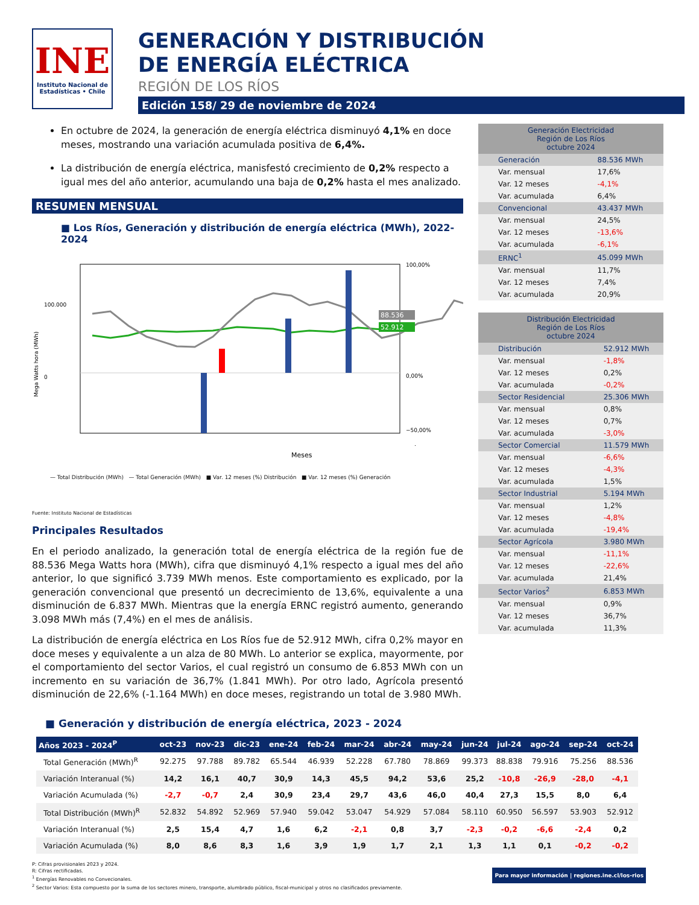INE
Instituto Nacional de Estadísticas • Chile
GENERACIÓN Y DISTRIBUCIÓN
DE ENERGÍA ELÉCTRICA
REGIÓN DE LOS RÍOS
Edición 158/ 29 de noviembre de 2024
En octubre de 2024, la generación de energía eléctrica disminuyó 4,1% en doce meses, mostrando una variación acumulada positiva de 6,4%.
La distribución de energía eléctrica, manisfestó crecimiento de 0,2% respecto a igual mes del año anterior, acumulando una baja de 0,2% hasta el mes analizado.
RESUMEN MENSUAL
■ Los Ríos, Generación y distribución de energía eléctrica (MWh), 2022-2024
Mega Watts hora (MWh)
100.000
0
100,00%
0,00%
−50,00%
88.536
52.912
Meses
— Total Distribución (MWh) — Total Generación (MWh) ■ Var. 12 meses (%) Distribución ■ Var. 12 meses (%) Generación
Fuente: Instituto Nacional de Estadísticas
Principales Resultados
En el periodo analizado, la generación total de energía eléctrica de la región fue de 88.536 Mega Watts hora (MWh), cifra que disminuyó 4,1% respecto a igual mes del año anterior, lo que significó 3.739 MWh menos. Este comportamiento es explicado, por la generación convencional que presentó un decrecimiento de 13,6%, equivalente a una disminución de 6.837 MWh. Mientras que la energía ERNC registró aumento, generando 3.098 MWh más (7,4%) en el mes de análisis.
La distribución de energía eléctrica en Los Ríos fue de 52.912 MWh, cifra 0,2% mayor en doce meses y equivalente a un alza de 80 MWh. Lo anterior se explica, mayormente, por el comportamiento del sector Varios, el cual registró un consumo de 6.853 MWh con un incremento en su variación de 36,7% (1.841 MWh). Por otro lado, Agrícola presentó disminución de 22,6% (-1.164 MWh) en doce meses, registrando un total de 3.980 MWh.
| Generación Electricidad Región de Los Ríos octubre 2024 | |
| Generación | 88.536 MWh |
| Var. mensual | 17,6% |
| Var. 12 meses | -4,1% |
| Var. acumulada | 6,4% |
| Convencional | 43.437 MWh |
| Var. mensual | 24,5% |
| Var. 12 meses | -13,6% |
| Var. acumulada | -6,1% |
| ERNC<sup>1</sup> | 45.099 MWh |
| Var. mensual | 11,7% |
| Var. 12 meses | 7,4% |
| Var. acumulada | 20,9% |
| Distribución Electricidad Región de Los Ríos octubre 2024 | |
| Distribución | 52.912 MWh |
| Var. mensual | -1,8% |
| Var. 12 meses | 0,2% |
| Var. acumulada | -0,2% |
| Sector Residencial | 25.306 MWh |
| Var. mensual | 0,8% |
| Var. 12 meses | 0,7% |
| Var. acumulada | -3,0% |
| Sector Comercial | 11.579 MWh |
| Var. mensual | -6,6% |
| Var. 12 meses | -4,3% |
| Var. acumulada | 1,5% |
| Sector Industrial | 5.194 MWh |
| Var. mensual | 1,2% |
| Var. 12 meses | -4,8% |
| Var. acumulada | -19,4% |
| Sector Agrícola | 3.980 MWh |
| Var. mensual | -11,1% |
| Var. 12 meses | -22,6% |
| Var. acumulada | 21,4% |
| Sector Varios<sup>2</sup> | 6.853 MWh |
| Var. mensual | 0,9% |
| Var. 12 meses | 36,7% |
| Var. acumulada | 11,3% |
■ Generación y distribución de energía eléctrica, 2023 - 2024
| Años 2023 - 2024<sup>P</sup> | oct-23 | nov-23 | dic-23 | ene-24 | feb-24 | mar-24 | abr-24 | may-24 | jun-24 | jul-24 | ago-24 | sep-24 | oct-24 |
| --- | --- | --- | --- | --- | --- | --- | --- | --- | --- | --- | --- | --- | --- |
| Total Generación (MWh)<sup>R</sup> | 92.275 | 97.788 | 89.782 | 65.544 | 46.939 | 52.228 | 67.780 | 78.869 | 99.373 | 88.838 | 79.916 | 75.256 | 88.536 |
| Variación Interanual (%) | 14,2 | 16,1 | 40,7 | 30,9 | 14,3 | 45,5 | 94,2 | 53,6 | 25,2 | -10,8 | -26,9 | -28,0 | -4,1 |
| Variación Acumulada (%) | -2,7 | -0,7 | 2,4 | 30,9 | 23,4 | 29,7 | 43,6 | 46,0 | 40,4 | 27,3 | 15,5 | 8,0 | 6,4 |
| Total Distribución (MWh)<sup>R</sup> | 52.832 | 54.892 | 52.969 | 57.940 | 59.042 | 53.047 | 54.929 | 57.084 | 58.110 | 60.950 | 56.597 | 53.903 | 52.912 |
| Variación Interanual (%) | 2,5 | 15,4 | 4,7 | 1,6 | 6,2 | -2,1 | 0,8 | 3,7 | -2,3 | -0,2 | -6,6 | -2,4 | 0,2 |
| Variación Acumulada (%) | 8,0 | 8,6 | 8,3 | 1,6 | 3,9 | 1,9 | 1,7 | 2,1 | 1,3 | 1,1 | 0,1 | -0,2 | -0,2 |
P: Cifras provisionales 2023 y 2024.
R: Cifras rectificadas.
<sup>1</sup> Energías Renovables no Convecionales.
<sup>2</sup> Sector Varios: Esta compuesto por la suma de los sectores minero, transporte, alumbrado público, fiscal-municipal y otros no clasificados previamente.
Para mayor información | regiones.ine.cl/los-rios